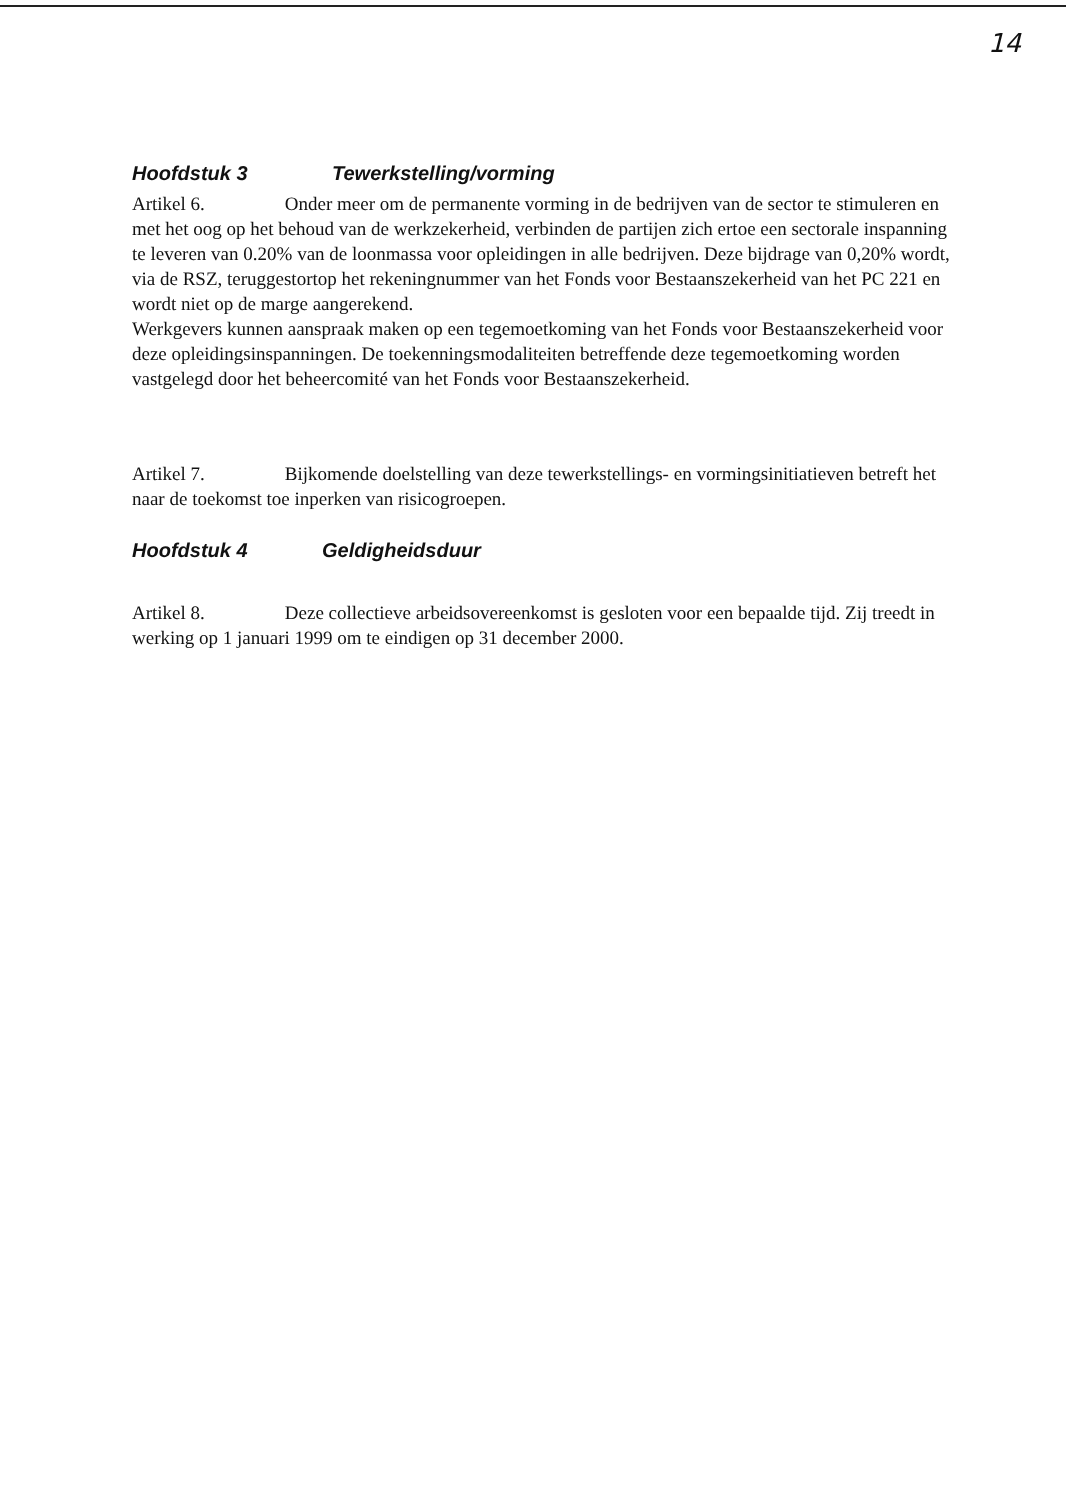14
Hoofdstuk 3 Tewerkstelling/vorming
Artikel 6. Onder meer om de permanente vorming in de bedrijven van de sector te stimuleren en met het oog op het behoud van de werkzekerheid, verbinden de partijen zich ertoe een sectorale inspanning te leveren van 0.20% van de loonmassa voor opleidingen in alle bedrijven. Deze bijdrage van 0,20% wordt, via de RSZ, teruggestortop het rekeningnummer van het Fonds voor Bestaanszekerheid van het PC 221 en wordt niet op de marge aangerekend.
Werkgevers kunnen aanspraak maken op een tegemoetkoming van het Fonds voor Bestaanszekerheid voor deze opleidingsinspanningen. De toekenningsmodaliteiten betreffende deze tegemoetkoming worden vastgelegd door het beheercomité van het Fonds voor Bestaanszekerheid.
Artikel 7. Bijkomende doelstelling van deze tewerkstellings- en vormingsinitiatieven betreft het naar de toekomst toe inperken van risicogroepen.
Hoofdstuk 4 Geldigheidsduur
Artikel 8. Deze collectieve arbeidsovereenkomst is gesloten voor een bepaalde tijd. Zij treedt in werking op 1 januari 1999 om te eindigen op 31 december 2000.